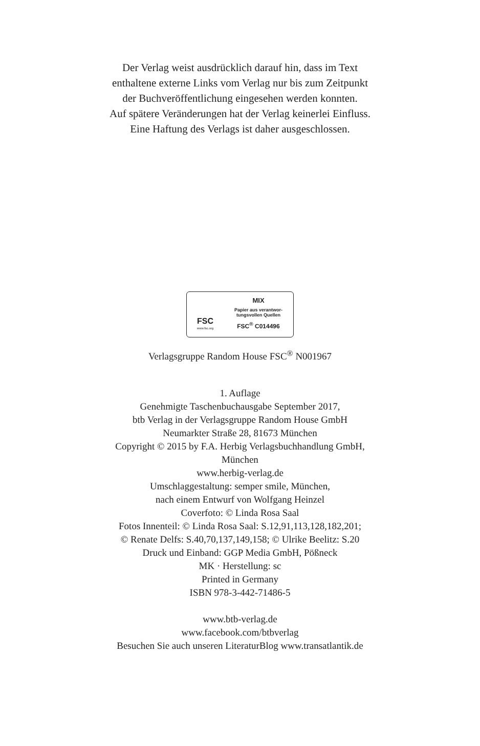Der Verlag weist ausdrücklich darauf hin, dass im Text
enthaltene externe Links vom Verlag nur bis zum Zeitpunkt
der Buchveröffentlichung eingesehen werden konnten.
Auf spätere Veränderungen hat der Verlag keinerlei Einfluss.
Eine Haftung des Verlags ist daher ausgeschlossen.
FSC
www.fsc.org
MIX
Papier aus verantwor-
tungsvollen Quellen
FSC<sup>®</sup> C014496
Verlagsgruppe Random House FSC<sup>®</sup> N001967
1. Auflage
Genehmigte Taschenbuchausgabe September 2017,
btb Verlag in der Verlagsgruppe Random House GmbH
Neumarkter Straße 28, 81673 München
Copyright © 2015 by F.A. Herbig Verlagsbuchhandlung GmbH,
München
www.herbig-verlag.de
Umschlaggestaltung: semper smile, München,
nach einem Entwurf von Wolfgang Heinzel
Coverfoto: © Linda Rosa Saal
Fotos Innenteil: © Linda Rosa Saal: S.12,91,113,128,182,201;
© Renate Delfs: S.40,70,137,149,158; © Ulrike Beelitz: S.20
Druck und Einband: GGP Media GmbH, Pößneck
MK · Herstellung: sc
Printed in Germany
ISBN 978-3-442-71486-5
www.btb-verlag.de
www.facebook.com/btbverlag
Besuchen Sie auch unseren LiteraturBlog www.transatlantik.de